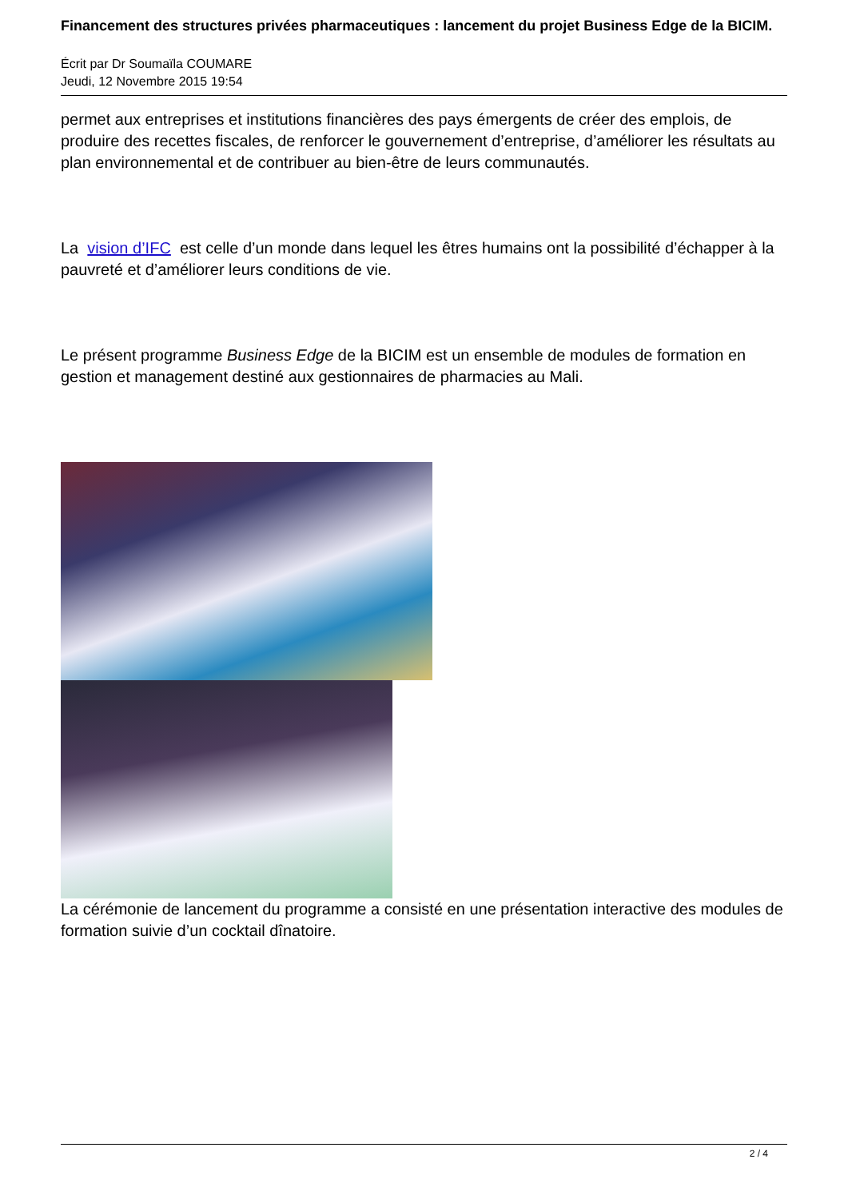Financement des structures privées pharmaceutiques : lancement du projet Business Edge de la BICIM.
Écrit par Dr Soumaïla COUMARE
Jeudi, 12 Novembre 2015 19:54
permet aux entreprises et institutions financières des pays émergents de créer des emplois, de produire des recettes fiscales, de renforcer le gouvernement d’entreprise, d’améliorer les résultats au plan environnemental et de contribuer au bien-être de leurs communautés.
La vision d’IFC est celle d’un monde dans lequel les êtres humains ont la possibilité d’échapper à la pauvreté et d’améliorer leurs conditions de vie.
Le présent programme Business Edge de la BICIM est un ensemble de modules de formation en gestion et management destiné aux gestionnaires de pharmacies au Mali.
La cérémonie de lancement du programme a consisté en une présentation interactive des modules de formation suivie d’un cocktail dînatoire.
2 / 4